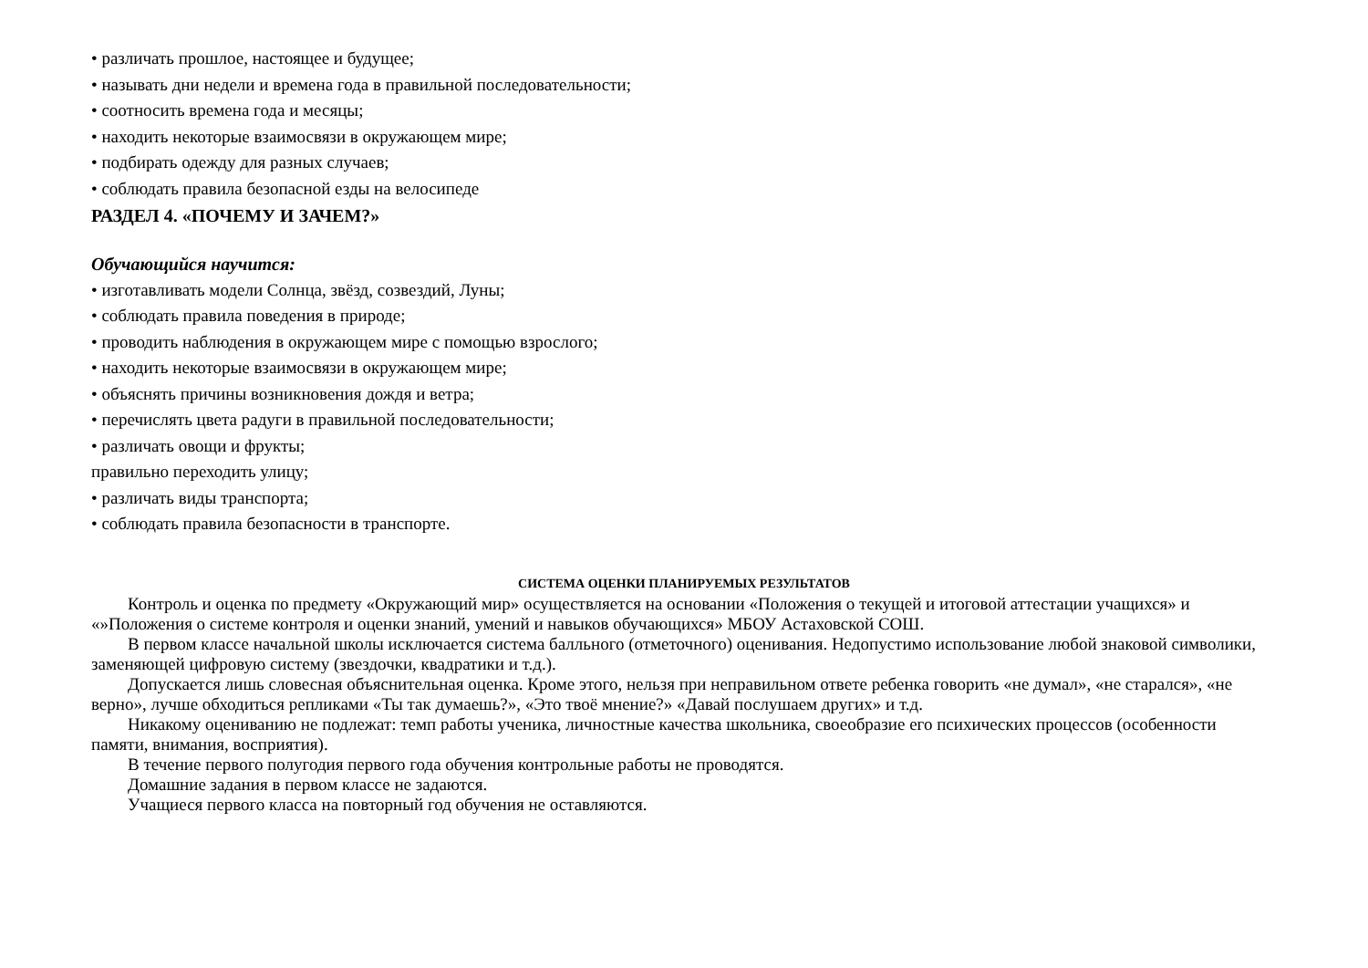• различать прошлое, настоящее и будущее;
• называть дни недели и времена года в правильной последовательности;
• соотносить времена года и месяцы;
• находить некоторые взаимосвязи в окружающем мире;
• подбирать одежду для разных случаев;
• соблюдать правила безопасной езды на велосипеде
РАЗДЕЛ 4. «ПОЧЕМУ И ЗАЧЕМ?»
Обучающийся научится:
• изготавливать модели Солнца, звёзд, созвездий, Луны;
• соблюдать правила поведения в природе;
• проводить наблюдения в окружающем мире с помощью взрослого;
• находить некоторые взаимосвязи в окружающем мире;
• объяснять причины возникновения дождя и ветра;
• перечислять цвета радуги в правильной последовательности;
• различать овощи и фрукты;
правильно переходить улицу;
• различать виды транспорта;
• соблюдать правила безопасности в транспорте.
СИСТЕМА ОЦЕНКИ ПЛАНИРУЕМЫХ РЕЗУЛЬТАТОВ
Контроль и оценка по предмету «Окружающий мир» осуществляется на основании «Положения о текущей и итоговой аттестации учащихся» и «»Положения о системе контроля и оценки знаний, умений и навыков обучающихся» МБОУ Астаховской СОШ.
В первом классе начальной школы исключается система балльного (отметочного) оценивания. Недопустимо использование любой знаковой символики, заменяющей цифровую систему (звездочки, квадратики и т.д.).
Допускается лишь словесная объяснительная оценка. Кроме этого, нельзя при неправильном ответе ребенка говорить «не думал», «не старался», «не верно», лучше обходиться репликами «Ты так думаешь?», «Это твоё мнение?» «Давай послушаем других» и т.д.
Никакому оцениванию не подлежат: темп работы ученика, личностные качества школьника, своеобразие его психических процессов (особенности памяти, внимания, восприятия).
В течение первого полугодия первого года обучения контрольные работы не проводятся.
Домашние задания в первом классе не задаются.
Учащиеся первого класса на повторный год обучения не оставляются.